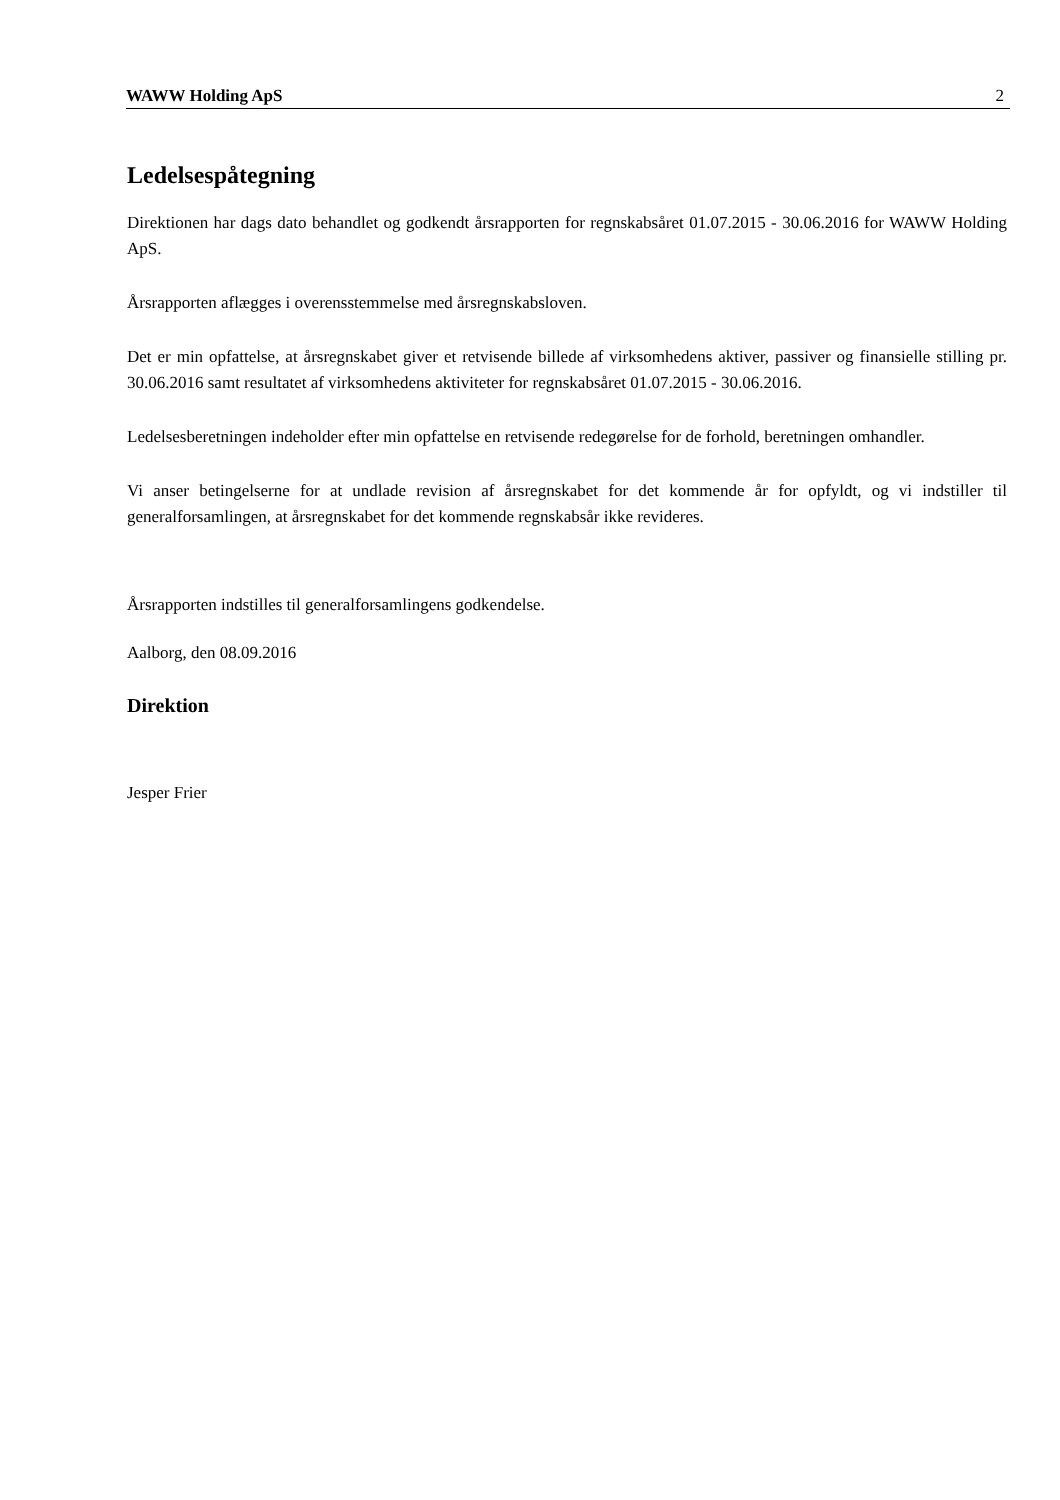WAWW Holding ApS 2
Ledelsespåtegning
Direktionen har dags dato behandlet og godkendt årsrapporten for regnskabsåret 01.07.2015 - 30.06.2016 for WAWW Holding ApS.
Årsrapporten aflægges i overensstemmelse med årsregnskabsloven.
Det er min opfattelse, at årsregnskabet giver et retvisende billede af virksomhedens aktiver, passiver og finansielle stilling pr. 30.06.2016 samt resultatet af virksomhedens aktiviteter for regnskabsåret 01.07.2015 - 30.06.2016.
Ledelsesberetningen indeholder efter min opfattelse en retvisende redegørelse for de forhold, beretningen omhandler.
Vi anser betingelserne for at undlade revision af årsregnskabet for det kommende år for opfyldt, og vi indstiller til generalforsamlingen, at årsregnskabet for det kommende regnskabsår ikke revideres.
Årsrapporten indstilles til generalforsamlingens godkendelse.
Aalborg, den 08.09.2016
Direktion
Jesper Frier